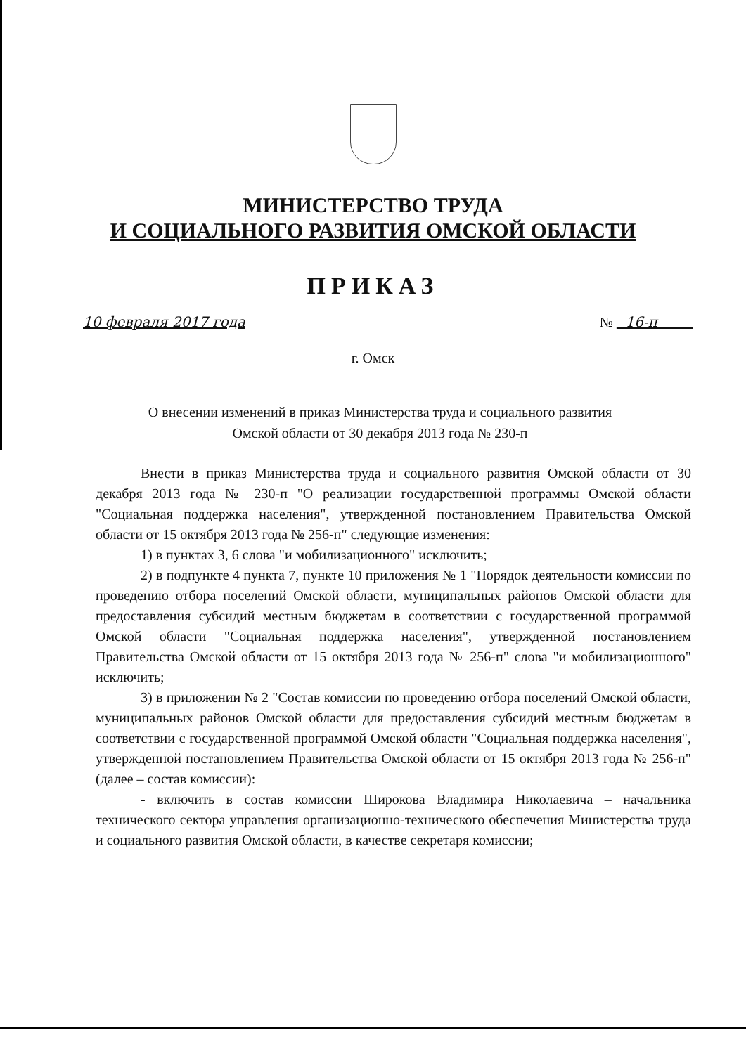МИНИСТЕРСТВО ТРУДА
И СОЦИАЛЬНОГО РАЗВИТИЯ ОМСКОЙ ОБЛАСТИ
ПРИКАЗ
10 февраля 2017 года № 16-п
г. Омск
О внесении изменений в приказ Министерства труда и социального развития Омской области от 30 декабря 2013 года № 230-п
Внести в приказ Министерства труда и социального развития Омской области от 30 декабря 2013 года № 230-п "О реализации государственной программы Омской области "Социальная поддержка населения", утвержденной постановлением Правительства Омской области от 15 октября 2013 года № 256-п" следующие изменения:
1) в пунктах 3, 6 слова "и мобилизационного" исключить;
2) в подпункте 4 пункта 7, пункте 10 приложения № 1 "Порядок деятельности комиссии по проведению отбора поселений Омской области, муниципальных районов Омской области для предоставления субсидий местным бюджетам в соответствии с государственной программой Омской области "Социальная поддержка населения", утвержденной постановлением Правительства Омской области от 15 октября 2013 года № 256-п" слова "и мобилизационного" исключить;
3) в приложении № 2 "Состав комиссии по проведению отбора поселений Омской области, муниципальных районов Омской области для предоставления субсидий местным бюджетам в соответствии с государственной программой Омской области "Социальная поддержка населения", утвержденной постановлением Правительства Омской области от 15 октября 2013 года № 256-п" (далее – состав комиссии):
- включить в состав комиссии Широкова Владимира Николаевича – начальника технического сектора управления организационно-технического обеспечения Министерства труда и социального развития Омской области, в качестве секретаря комиссии;